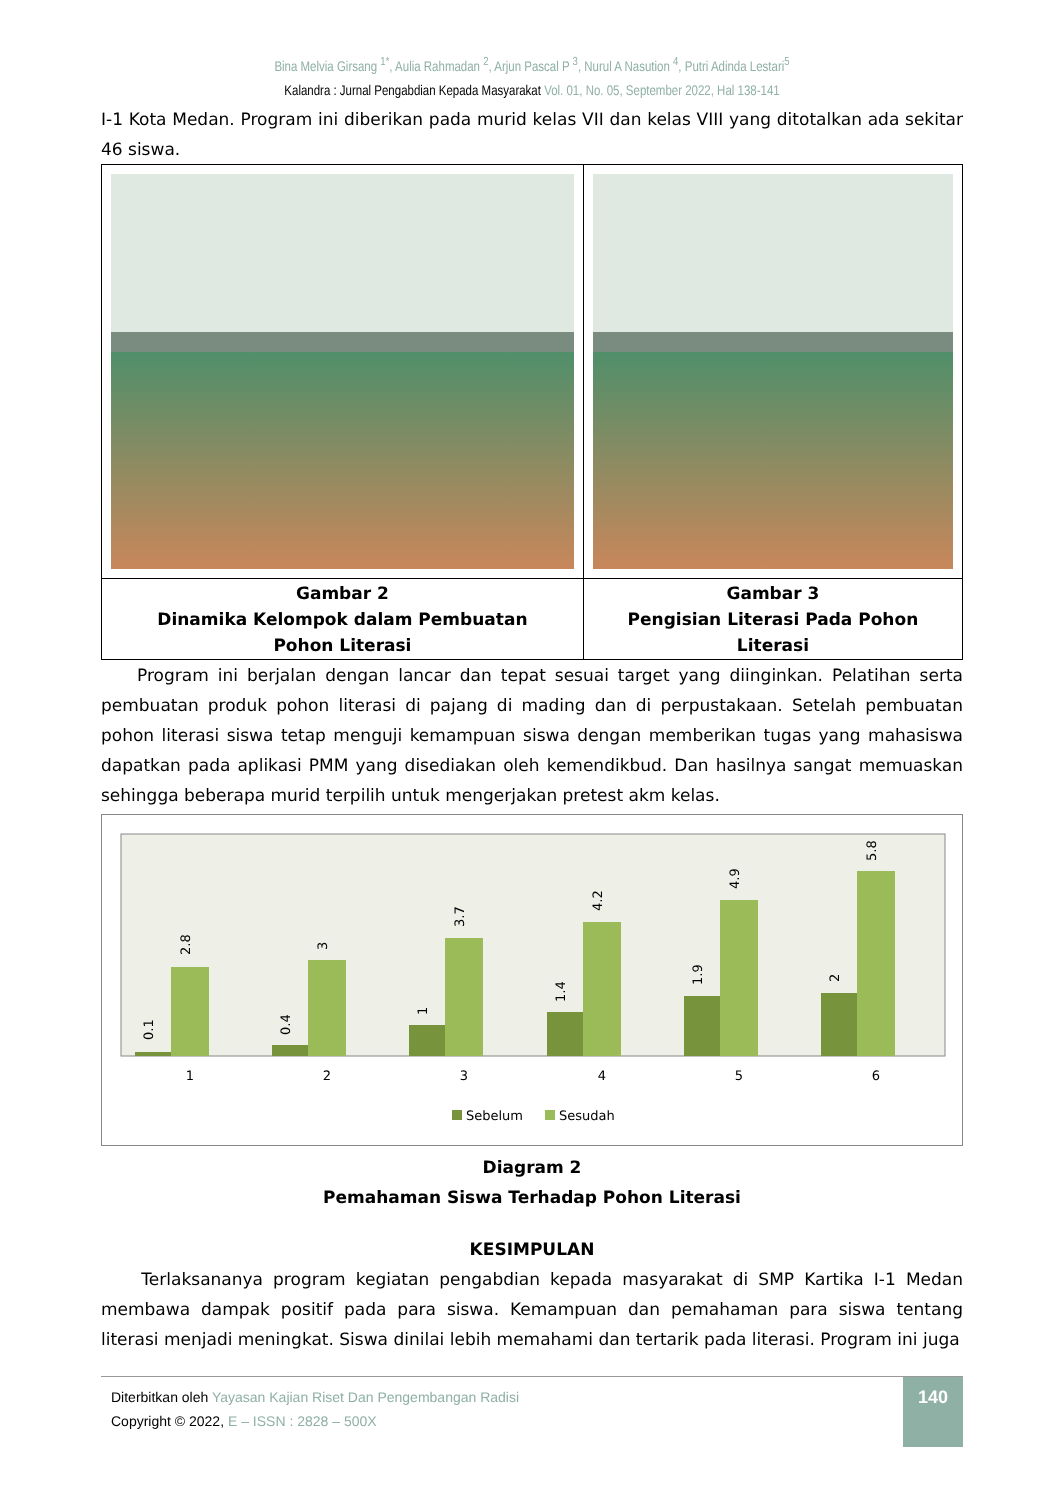Bina Melvia Girsang <sup>1*</sup>, Aulia Rahmadan <sup>2</sup>, Arjun Pascal P <sup>3</sup>, Nurul A Nasution <sup>4</sup>, Putri Adinda Lestari<sup>5</sup>
Kalandra : Jurnal Pengabdian Kepada Masyarakat Vol. 01, No. 05, September 2022, Hal 138-141
I-1 Kota Medan. Program ini diberikan pada murid kelas VII dan kelas VIII yang ditotalkan ada sekitar 46 siswa.
| Gambar 2 Dinamika Kelompok dalam Pembuatan Pohon Literasi | Gambar 3 Pengisian Literasi Pada Pohon Literasi |
Program ini berjalan dengan lancar dan tepat sesuai target yang diinginkan. Pelatihan serta pembuatan produk pohon literasi di pajang di mading dan di perpustakaan. Setelah pembuatan pohon literasi siswa tetap menguji kemampuan siswa dengan memberikan tugas yang mahasiswa dapatkan pada aplikasi PMM yang disediakan oleh kemendikbud. Dan hasilnya sangat memuaskan sehingga beberapa murid terpilih untuk mengerjakan pretest akm kelas.
1
2
3
4
5
6
0.1
2.8
0.4
3
1
3.7
1.4
4.2
1.9
4.9
2
5.8
Sebelum
Sesudah
Diagram 2
Pemahaman Siswa Terhadap Pohon Literasi
KESIMPULAN
Terlaksananya program kegiatan pengabdian kepada masyarakat di SMP Kartika I-1 Medan membawa dampak positif pada para siswa. Kemampuan dan pemahaman para siswa tentang literasi menjadi meningkat. Siswa dinilai lebih memahami dan tertarik pada literasi. Program ini juga
Diterbitkan oleh Yayasan Kajian Riset Dan Pengembangan Radisi
Copyright © 2022, E – ISSN : 2828 – 500X
140